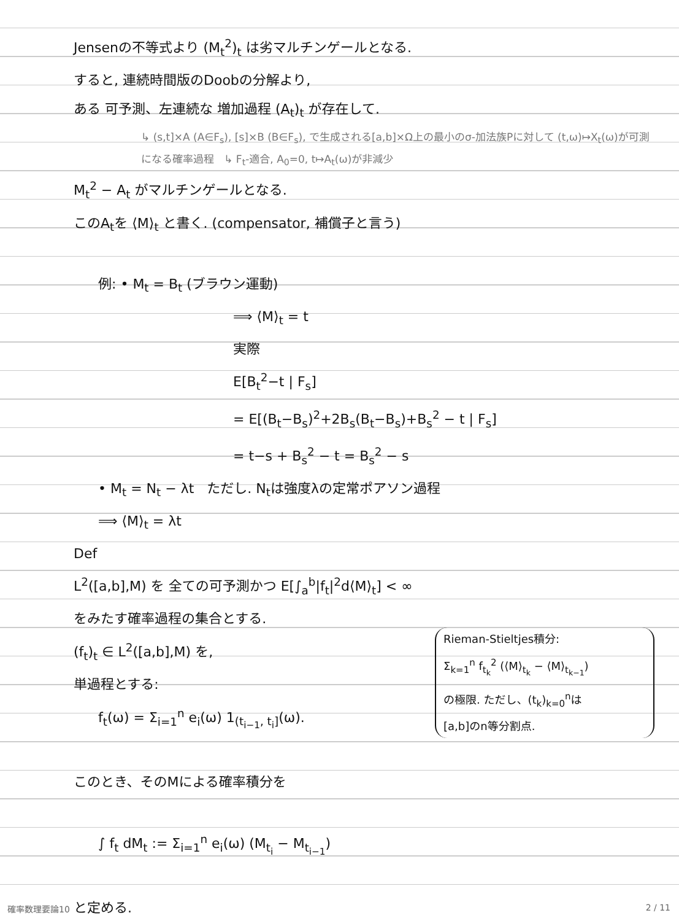Jensenの不等式より (M<sub>t</sub><sup>2</sup>)<sub>t</sub> は劣マルチンゲールとなる.
すると, 連続時間版のDoobの分解より,
ある 可予測、左連続な 増加過程 (A<sub>t</sub>)<sub>t</sub> が存在して.
↳ (s,t]×A (A∈F<sub>s</sub>), [s]×B (B∈F<sub>s</sub>), で生成される[a,b]×Ω上の最小のσ-加法族Pに対して (t,ω)↦X<sub>t</sub>(ω)が可測になる確率過程 ↳ F<sub>t</sub>-適合, A<sub>0</sub>=0, t↦A<sub>t</sub>(ω)が非減少
M<sub>t</sub><sup>2</sup> − A<sub>t</sub> がマルチンゲールとなる.
このA<sub>t</sub>を ⟨M⟩<sub>t</sub> と書く. (compensator, 補償子と言う)
例: • M<sub>t</sub> = B<sub>t</sub> (ブラウン運動)
⟹ ⟨M⟩<sub>t</sub> = t
実際
E[B<sub>t</sub><sup>2</sup>−t | F<sub>s</sub>]
= E[(B<sub>t</sub>−B<sub>s</sub>)<sup>2</sup>+2B<sub>s</sub>(B<sub>t</sub>−B<sub>s</sub>)+B<sub>s</sub><sup>2</sup> − t | F<sub>s</sub>]
= t−s + B<sub>s</sub><sup>2</sup> − t = B<sub>s</sub><sup>2</sup> − s
• M<sub>t</sub> = N<sub>t</sub> − λt ただし. N<sub>t</sub>は強度λの定常ポアソン過程
⟹ ⟨M⟩<sub>t</sub> = λt
Def
L<sup>2</sup>([a,b],M) を 全ての可予測かつ E[∫<sub>a</sub><sup>b</sup>|f<sub>t</sub>|<sup>2</sup>d⟨M⟩<sub>t</sub>] < ∞
をみたす確率過程の集合とする.
Rieman-Stieltjes積分:
Σ<sub>k=1</sub><sup>n</sup> f<sub>t<sub>k</sub></sub><sup>2</sup> (⟨M⟩<sub>t<sub>k</sub></sub> − ⟨M⟩<sub>t<sub>k−1</sub></sub>)
の極限. ただし、(t<sub>k</sub>)<sub>k=0</sub><sup>n</sup>は
[a,b]のn等分割点.
(f<sub>t</sub>)<sub>t</sub> ∈ L<sup>2</sup>([a,b],M) を,
単過程とする:
f<sub>t</sub>(ω) = Σ<sub>i=1</sub><sup>n</sup> e<sub>i</sub>(ω) 1<sub>(t<sub>i−1</sub>, t<sub>i</sub>]</sub>(ω).
このとき、そのMによる確率積分を
∫ f<sub>t</sub> dM<sub>t</sub> := Σ<sub>i=1</sub><sup>n</sup> e<sub>i</sub>(ω) (M<sub>t<sub>i</sub></sub> − M<sub>t<sub>i−1</sub></sub>)
と定める.
確率数理要論10 2 / 11